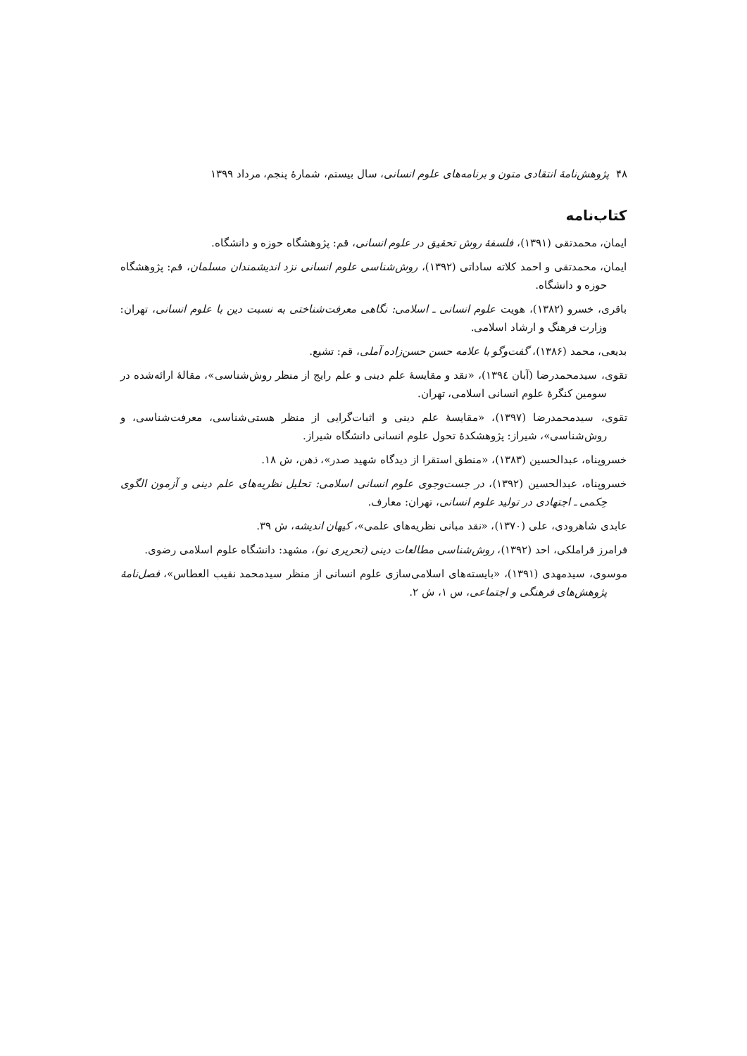۴۸ پژوهش‌نامهٔ انتقادی متون و برنامه‌های علوم انسانی، سال بیستم، شمارهٔ پنجم، مرداد ۱۳۹۹
کتاب‌نامه
ایمان، محمدتقی (۱۳۹۱)، فلسفهٔ روش تحقیق در علوم انسانی، قم: پژوهشگاه حوزه و دانشگاه.
ایمان، محمدتقی و احمد کلاته ساداتی (۱۳۹۲)، روش‌شناسی علوم انسانی نزد اندیشمندان مسلمان، قم: پژوهشگاه حوزه و دانشگاه.
باقری، خسرو (۱۳۸۲)، هویت علوم انسانی ـ اسلامی: نگاهی معرفت‌شناختی به نسبت دین با علوم انسانی، تهران: وزارت فرهنگ و ارشاد اسلامی.
بدیعی، محمد (۱۳۸۶)، گفت‌وگو با علامه حسن حسن‌زاده آملی، قم: تشیع.
تقوی، سیدمحمدرضا (آبان ۱۳۹٤)، «نقد و مقایسهٔ علم دینی و علم رایج از منظر روش‌شناسی»، مقالهٔ ارائه‌شده در سومین کنگرهٔ علوم انسانی اسلامی، تهران.
تقوی، سیدمحمدرضا (۱۳۹۷)، «مقایسهٔ علم دینی و اثبات‌گرایی از منظر هستی‌شناسی، معرفت‌شناسی، و روش‌شناسی»، شیراز: پژوهشکدهٔ تحول علوم انسانی دانشگاه شیراز.
خسروپناه، عبدالحسین (۱۳۸۳)، «منطق استقرا از دیدگاه شهید صدر»، ذهن، ش ۱۸.
خسروپناه، عبدالحسین (۱۳۹۲)، در جست‌وجوی علوم انسانی اسلامی: تحلیل نظریه‌های علم دینی و آزمون الگوی حِکمی ـ اجتهادی در تولید علوم انسانی، تهران: معارف.
عابدی شاهرودی، علی (۱۳۷۰)، «نقد مبانی نظریه‌های علمی»، کیهان اندیشه، ش ۳۹.
فرامرز قراملکی، احد (۱۳۹۲)، روش‌شناسی مطالعات دینی (تحریری نو)، مشهد: دانشگاه علوم اسلامی رضوی.
موسوی، سیدمهدی (۱۳۹۱)، «بایسته‌های اسلامی‌سازی علوم انسانی از منظر سیدمحمد نقیب العطاس»، فصل‌نامهٔ پژوهش‌های فرهنگی و اجتماعی، س ۱، ش ۲.